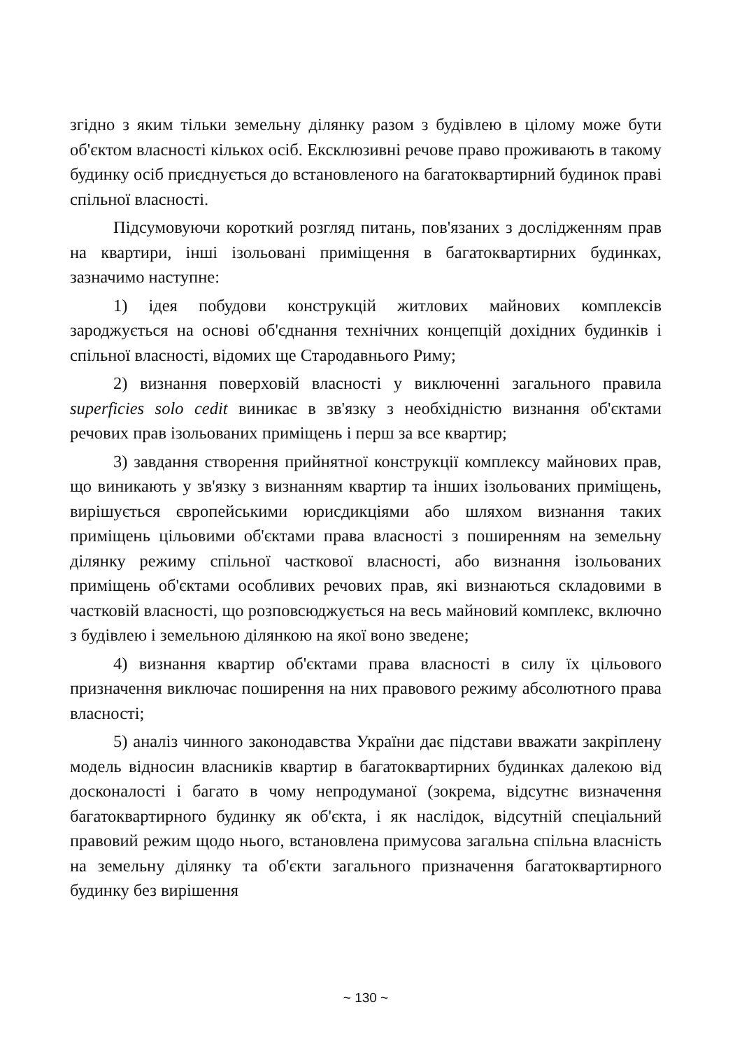згідно з яким тільки земельну ділянку разом з будівлею в цілому може бути об'єктом власності кількох осіб. Ексклюзивні речове право проживають в такому будинку осіб приєднується до встановленого на багатоквартирний будинок праві спільної власності.
Підсумовуючи короткий розгляд питань, пов'язаних з дослідженням прав на квартири, інші ізольовані приміщення в багатоквартирних будинках, зазначимо наступне:
1) ідея побудови конструкцій житлових майнових комплексів зароджується на основі об'єднання технічних концепцій дохідних будинків і спільної власності, відомих ще Стародавнього Риму;
2) визнання поверховій власності у виключенні загального правила superficies solo cedit виникає в зв'язку з необхідністю визнання об'єктами речових прав ізольованих приміщень і перш за все квартир;
3) завдання створення прийнятної конструкції комплексу майнових прав, що виникають у зв'язку з визнанням квартир та інших ізольованих приміщень, вирішується європейськими юрисдикціями або шляхом визнання таких приміщень цільовими об'єктами права власності з поширенням на земельну ділянку режиму спільної часткової власності, або визнання ізольованих приміщень об'єктами особливих речових прав, які визнаються складовими в частковій власності, що розповсюджується на весь майновий комплекс, включно з будівлею і земельною ділянкою на якої воно зведене;
4) визнання квартир об'єктами права власності в силу їх цільового призначення виключає поширення на них правового режиму абсолютного права власності;
5) аналіз чинного законодавства України дає підстави вважати закріплену модель відносин власників квартир в багатоквартирних будинках далекою від досконалості і багато в чому непродуманої (зокрема, відсутнє визначення багатоквартирного будинку як об'єкта, і як наслідок, відсутній спеціальний правовий режим щодо нього, встановлена примусова загальна спільна власність на земельну ділянку та об'єкти загального призначення багатоквартирного будинку без вирішення
~ 130 ~